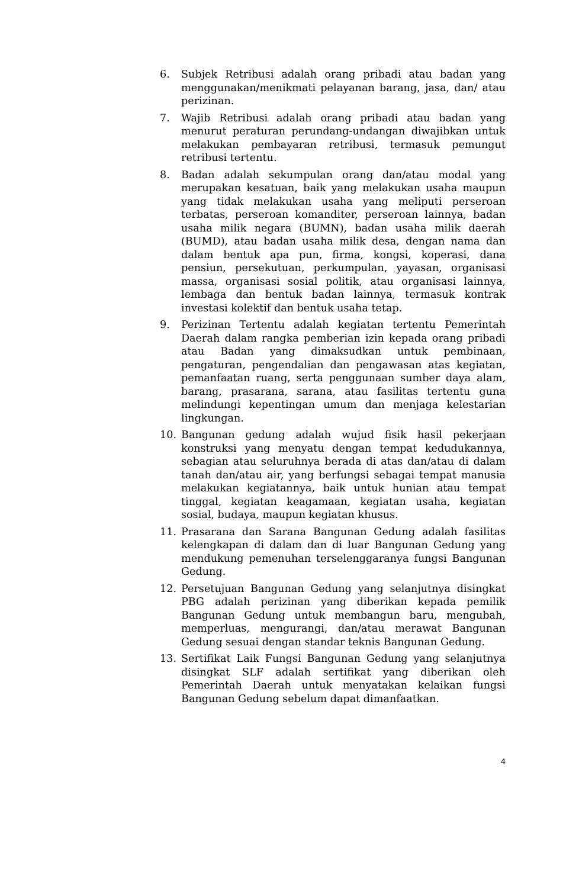6. Subjek Retribusi adalah orang pribadi atau badan yang menggunakan/menikmati pelayanan barang, jasa, dan/ atau perizinan.
7. Wajib Retribusi adalah orang pribadi atau badan yang menurut peraturan perundang-undangan diwajibkan untuk melakukan pembayaran retribusi, termasuk pemungut retribusi tertentu.
8. Badan adalah sekumpulan orang dan/atau modal yang merupakan kesatuan, baik yang melakukan usaha maupun yang tidak melakukan usaha yang meliputi perseroan terbatas, perseroan komanditer, perseroan lainnya, badan usaha milik negara (BUMN), badan usaha milik daerah (BUMD), atau badan usaha milik desa, dengan nama dan dalam bentuk apa pun, firma, kongsi, koperasi, dana pensiun, persekutuan, perkumpulan, yayasan, organisasi massa, organisasi sosial politik, atau organisasi lainnya, lembaga dan bentuk badan lainnya, termasuk kontrak investasi kolektif dan bentuk usaha tetap.
9. Perizinan Tertentu adalah kegiatan tertentu Pemerintah Daerah dalam rangka pemberian izin kepada orang pribadi atau Badan yang dimaksudkan untuk pembinaan, pengaturan, pengendalian dan pengawasan atas kegiatan, pemanfaatan ruang, serta penggunaan sumber daya alam, barang, prasarana, sarana, atau fasilitas tertentu guna melindungi kepentingan umum dan menjaga kelestarian lingkungan.
10. Bangunan gedung adalah wujud fisik hasil pekerjaan konstruksi yang menyatu dengan tempat kedudukannya, sebagian atau seluruhnya berada di atas dan/atau di dalam tanah dan/atau air, yang berfungsi sebagai tempat manusia melakukan kegiatannya, baik untuk hunian atau tempat tinggal, kegiatan keagamaan, kegiatan usaha, kegiatan sosial, budaya, maupun kegiatan khusus.
11. Prasarana dan Sarana Bangunan Gedung adalah fasilitas kelengkapan di dalam dan di luar Bangunan Gedung yang mendukung pemenuhan terselenggaranya fungsi Bangunan Gedung.
12. Persetujuan Bangunan Gedung yang selanjutnya disingkat PBG adalah perizinan yang diberikan kepada pemilik Bangunan Gedung untuk membangun baru, mengubah, memperluas, mengurangi, dan/atau merawat Bangunan Gedung sesuai dengan standar teknis Bangunan Gedung.
13. Sertifikat Laik Fungsi Bangunan Gedung yang selanjutnya disingkat SLF adalah sertifikat yang diberikan oleh Pemerintah Daerah untuk menyatakan kelaikan fungsi Bangunan Gedung sebelum dapat dimanfaatkan.
4